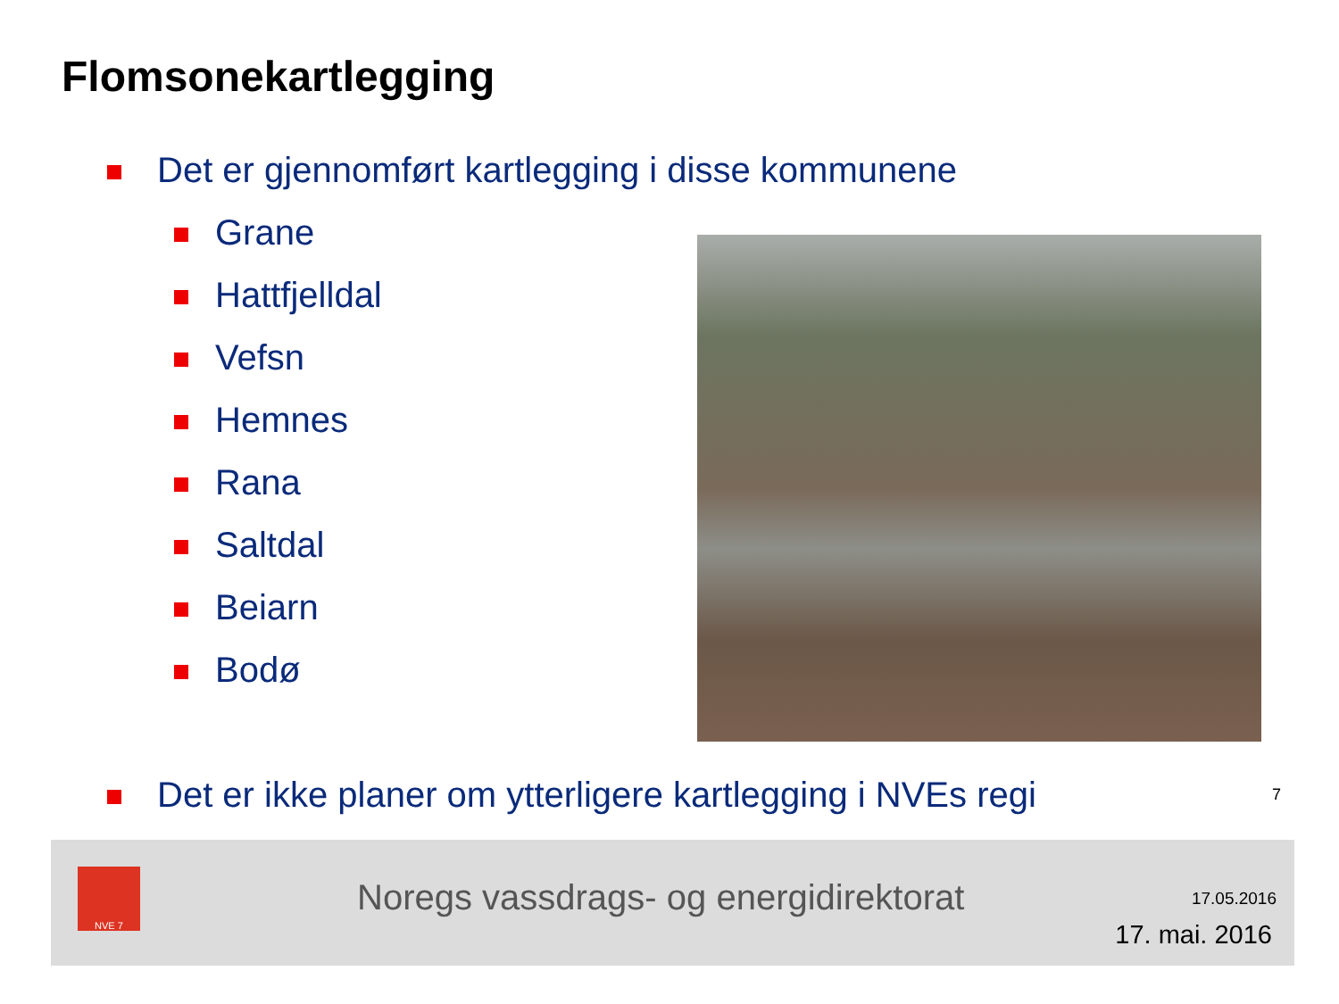Flomsonekartlegging
Det er gjennomført kartlegging i disse kommunene
Grane
Hattfjelldal
Vefsn
Hemnes
Rana
Saltdal
Beiarn
Bodø
Det er ikke planer om ytterligere kartlegging i NVEs regi
7
NVE 7
Noregs vassdrags- og energidirektorat
17.05.2016
17. mai. 2016